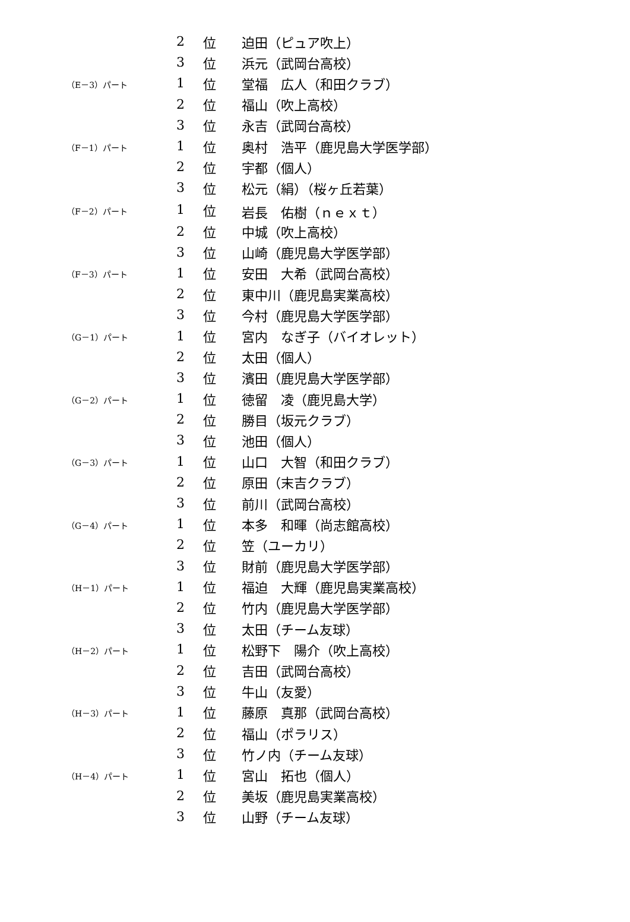| | 2 | 位 | 迫田（ピュア吹上） |
| | 3 | 位 | 浜元（武岡台高校） |
| （E－3）パート | 1 | 位 | 堂福 広人（和田クラブ） |
| | 2 | 位 | 福山（吹上高校） |
| | 3 | 位 | 永吉（武岡台高校） |
| （F－1）パート | 1 | 位 | 奥村 浩平（鹿児島大学医学部） |
| | 2 | 位 | 宇都（個人） |
| | 3 | 位 | 松元（絹）（桜ヶ丘若葉） |
| （F－2）パート | 1 | 位 | 岩長 佑樹（ｎｅｘｔ） |
| | 2 | 位 | 中城（吹上高校） |
| | 3 | 位 | 山崎（鹿児島大学医学部） |
| （F－3）パート | 1 | 位 | 安田 大希（武岡台高校） |
| | 2 | 位 | 東中川（鹿児島実業高校） |
| | 3 | 位 | 今村（鹿児島大学医学部） |
| （G－1）パート | 1 | 位 | 宮内 なぎ子（バイオレット） |
| | 2 | 位 | 太田（個人） |
| | 3 | 位 | 濱田（鹿児島大学医学部） |
| （G－2）パート | 1 | 位 | 徳留 凌（鹿児島大学） |
| | 2 | 位 | 勝目（坂元クラブ） |
| | 3 | 位 | 池田（個人） |
| （G－3）パート | 1 | 位 | 山口 大智（和田クラブ） |
| | 2 | 位 | 原田（末吉クラブ） |
| | 3 | 位 | 前川（武岡台高校） |
| （G－4）パート | 1 | 位 | 本多 和暉（尚志館高校） |
| | 2 | 位 | 笠（ユーカリ） |
| | 3 | 位 | 財前（鹿児島大学医学部） |
| （H－1）パート | 1 | 位 | 福迫 大輝（鹿児島実業高校） |
| | 2 | 位 | 竹内（鹿児島大学医学部） |
| | 3 | 位 | 太田（チーム友球） |
| （H－2）パート | 1 | 位 | 松野下 陽介（吹上高校） |
| | 2 | 位 | 吉田（武岡台高校） |
| | 3 | 位 | 牛山（友愛） |
| （H－3）パート | 1 | 位 | 藤原 真那（武岡台高校） |
| | 2 | 位 | 福山（ポラリス） |
| | 3 | 位 | 竹ノ内（チーム友球） |
| （H－4）パート | 1 | 位 | 宮山 拓也（個人） |
| | 2 | 位 | 美坂（鹿児島実業高校） |
| | 3 | 位 | 山野（チーム友球） |